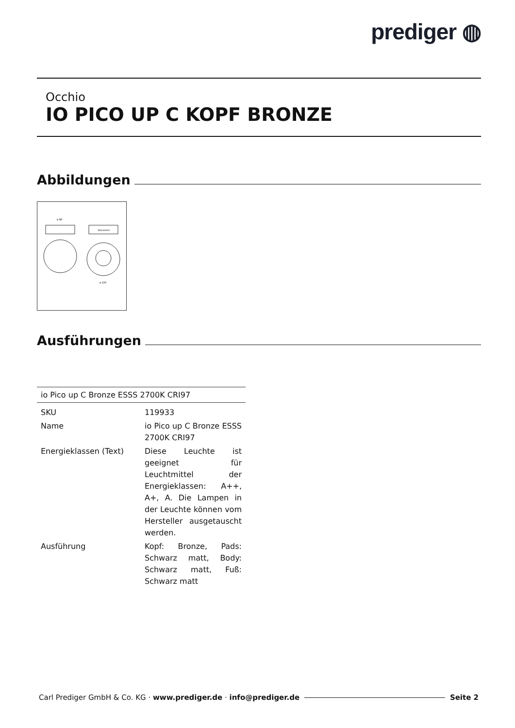prediger ◍
Occhio
IO PICO UP C KOPF BRONZE
Abbildungen
ø 88
Konverter
ø 100
Ausführungen
| io Pico up C Bronze ESSS 2700K CRI97 | |
| --- | --- |
| SKU | 119933 |
| Name | io Pico up C Bronze ESSS 2700K CRI97 |
| Energieklassen (Text) | Diese Leuchte ist geeignet für Leuchtmittel der Energieklassen: A++, A+, A. Die Lampen in der Leuchte können vom Hersteller ausgetauscht werden. |
| Ausführung | Kopf: Bronze, Pads: Schwarz matt, Body: Schwarz matt, Fuß: Schwarz matt |
Carl Prediger GmbH & Co. KG · www.prediger.de · info@prediger.de Seite 2